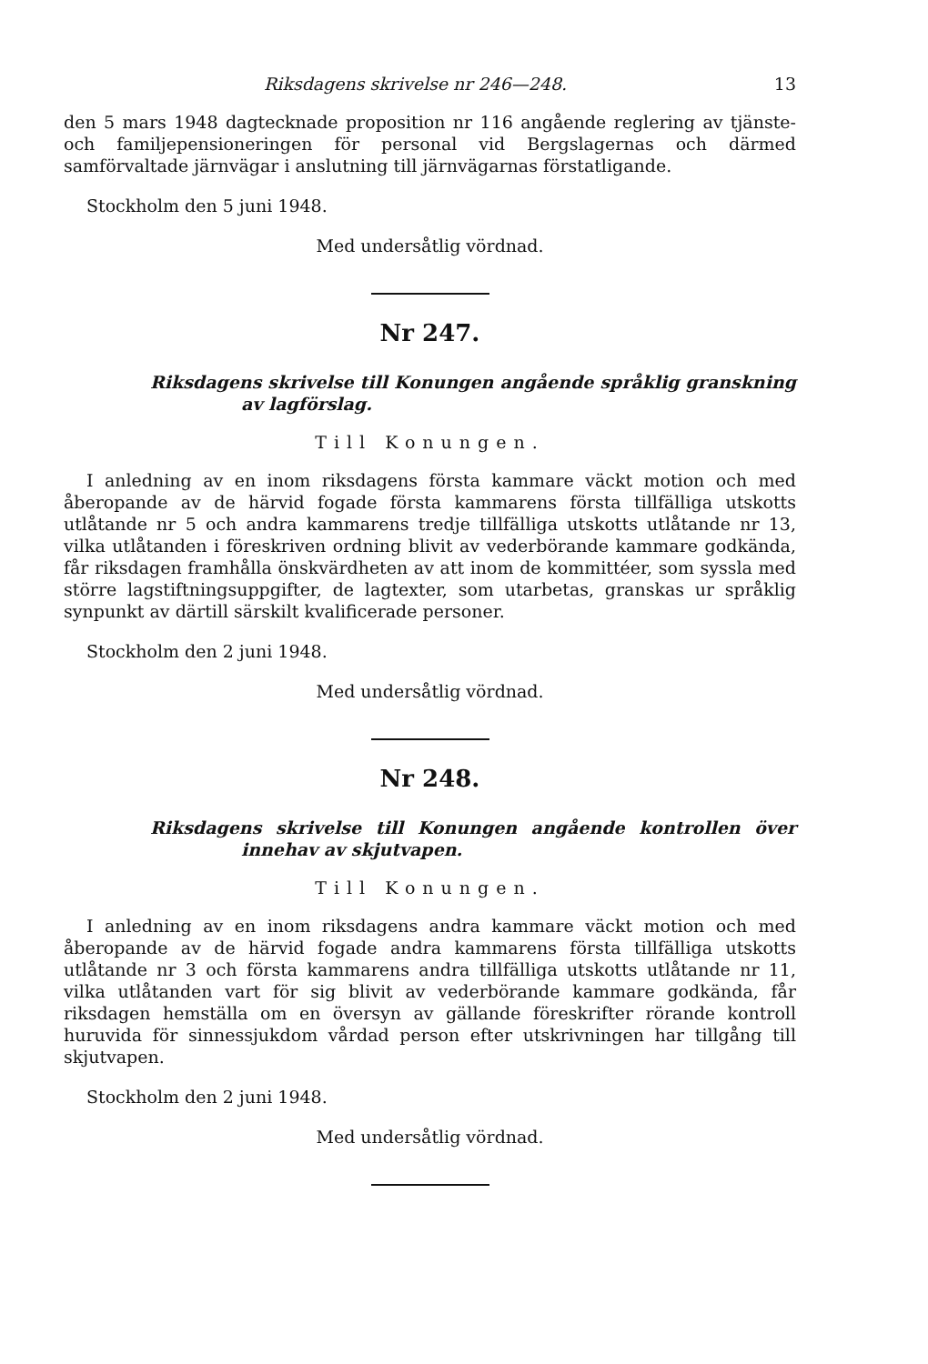Riksdagens skrivelse nr 246—248. 13
den 5 mars 1948 dagtecknade proposition nr 116 angående reglering av tjänste- och familjepensioneringen för personal vid Bergslagernas och därmed samförvaltade järnvägar i anslutning till järnvägarnas förstatligande.
Stockholm den 5 juni 1948.
Med undersåtlig vördnad.
Nr 247.
Riksdagens skrivelse till Konungen angående språklig granskning av lagförslag.
Till Konungen.
I anledning av en inom riksdagens första kammare väckt motion och med åberopande av de härvid fogade första kammarens första tillfälliga utskotts utlåtande nr 5 och andra kammarens tredje tillfälliga utskotts utlåtande nr 13, vilka utlåtanden i föreskriven ordning blivit av vederbörande kammare godkända, får riksdagen framhålla önskvärdheten av att inom de kommittéer, som syssla med större lagstiftningsuppgifter, de lagtexter, som utarbetas, granskas ur språklig synpunkt av därtill särskilt kvalificerade personer.
Stockholm den 2 juni 1948.
Med undersåtlig vördnad.
Nr 248.
Riksdagens skrivelse till Konungen angående kontrollen över innehav av skjutvapen.
Till Konungen.
I anledning av en inom riksdagens andra kammare väckt motion och med åberopande av de härvid fogade andra kammarens första tillfälliga utskotts utlåtande nr 3 och första kammarens andra tillfälliga utskotts utlåtande nr 11, vilka utlåtanden vart för sig blivit av vederbörande kammare godkända, får riksdagen hemställa om en översyn av gällande föreskrifter rörande kontroll huruvida för sinnessjukdom vårdad person efter utskrivningen har tillgång till skjutvapen.
Stockholm den 2 juni 1948.
Med undersåtlig vördnad.